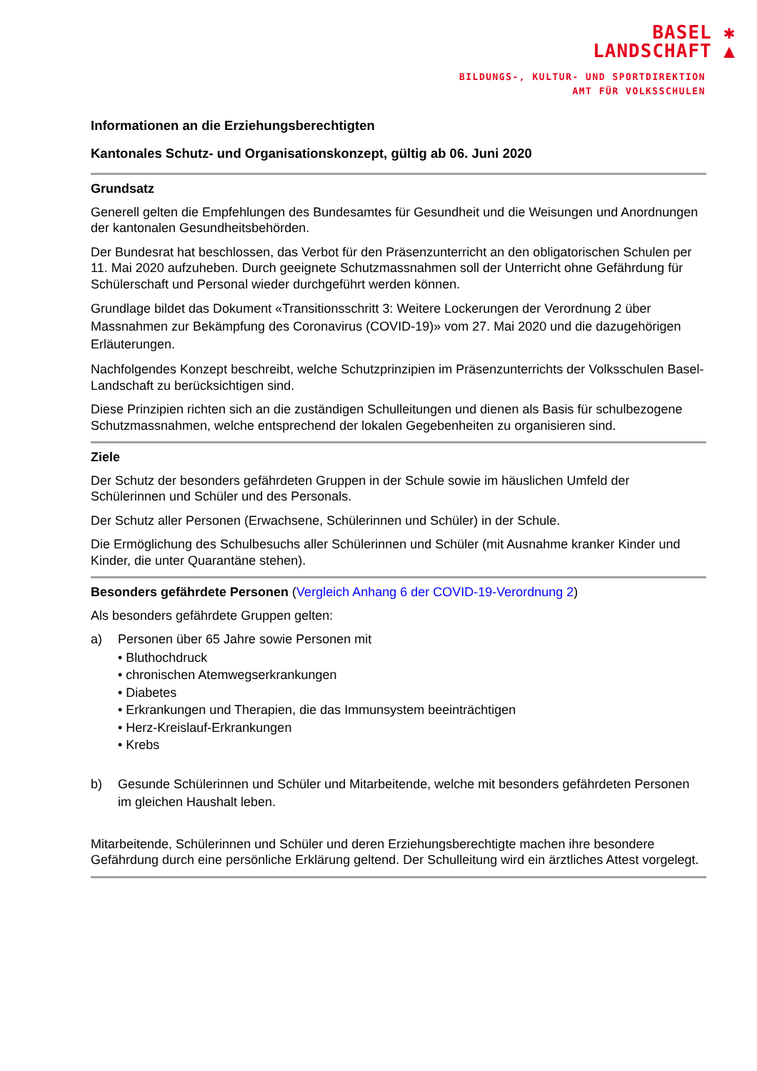BASEL ✱
LANDSCHAFT ▲
BILDUNGS-, KULTUR- UND SPORTDIREKTION
AMT FÜR VOLKSSCHULEN
Informationen an die Erziehungsberechtigten
Kantonales Schutz- und Organisationskonzept, gültig ab 06. Juni 2020
Grundsatz
Generell gelten die Empfehlungen des Bundesamtes für Gesundheit und die Weisungen und Anordnungen der kantonalen Gesundheitsbehörden.
Der Bundesrat hat beschlossen, das Verbot für den Präsenzunterricht an den obligatorischen Schulen per 11. Mai 2020 aufzuheben. Durch geeignete Schutzmassnahmen soll der Unterricht ohne Gefährdung für Schülerschaft und Personal wieder durchgeführt werden können.
Grundlage bildet das Dokument «Transitionsschritt 3: Weitere Lockerungen der Verordnung 2 über Massnahmen zur Bekämpfung des Coronavirus (COVID-19)» vom 27. Mai 2020 und die dazugehörigen Erläuterungen.
Nachfolgendes Konzept beschreibt, welche Schutzprinzipien im Präsenzunterrichts der Volksschulen Basel-Landschaft zu berücksichtigen sind.
Diese Prinzipien richten sich an die zuständigen Schulleitungen und dienen als Basis für schulbezogene Schutzmassnahmen, welche entsprechend der lokalen Gegebenheiten zu organisieren sind.
Ziele
Der Schutz der besonders gefährdeten Gruppen in der Schule sowie im häuslichen Umfeld der Schülerinnen und Schüler und des Personals.
Der Schutz aller Personen (Erwachsene, Schülerinnen und Schüler) in der Schule.
Die Ermöglichung des Schulbesuchs aller Schülerinnen und Schüler (mit Ausnahme kranker Kinder und Kinder, die unter Quarantäne stehen).
Besonders gefährdete Personen (Vergleich Anhang 6 der COVID-19-Verordnung 2)
Als besonders gefährdete Gruppen gelten:
a) Personen über 65 Jahre sowie Personen mit
• Bluthochdruck
• chronischen Atemwegserkrankungen
• Diabetes
• Erkrankungen und Therapien, die das Immunsystem beeinträchtigen
• Herz-Kreislauf-Erkrankungen
• Krebs
b) Gesunde Schülerinnen und Schüler und Mitarbeitende, welche mit besonders gefährdeten Personen im gleichen Haushalt leben.
Mitarbeitende, Schülerinnen und Schüler und deren Erziehungsberechtigte machen ihre besondere Gefährdung durch eine persönliche Erklärung geltend. Der Schulleitung wird ein ärztliches Attest vorgelegt.